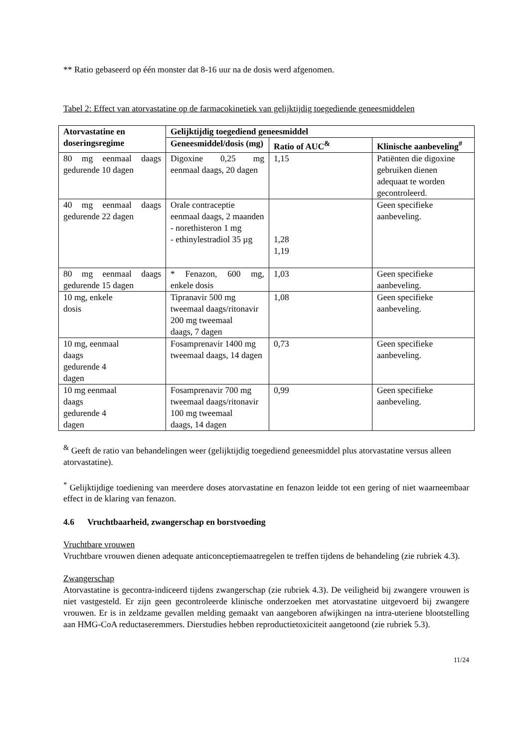** Ratio gebaseerd op één monster dat 8-16 uur na de dosis werd afgenomen.
Tabel 2: Effect van atorvastatine op de farmacokinetiek van gelijktijdig toegediende geneesmiddelen
| Atorvastatine en doseringsregime | Gelijktijdig toegediend geneesmiddel | | |
| --- | --- | --- | --- |
| | Geneesmiddel/dosis (mg) | Ratio of AUC<sup>&</sup> | Klinische aanbeveling<sup>#</sup> |
| 80 mg eenmaal daags gedurende 10 dagen | Digoxine 0,25 mg eenmaal daags, 20 dagen | 1,15 | Patiënten die digoxine gebruiken dienen adequaat te worden gecontroleerd. |
| 40 mg eenmaal daags gedurende 22 dagen | Orale contraceptie eenmaal daags, 2 maanden - norethisteron 1 mg - ethinylestradiol 35 µg | 1,28 1,19 | Geen specifieke aanbeveling. |
| 80 mg eenmaal daags gedurende 15 dagen | * Fenazon, 600 mg, enkele dosis | 1,03 | Geen specifieke aanbeveling. |
| 10 mg, enkele dosis | Tipranavir 500 mg tweemaal daags/ritonavir 200 mg tweemaal daags, 7 dagen | 1,08 | Geen specifieke aanbeveling. |
| 10 mg, eenmaal daags gedurende 4 dagen | Fosamprenavir 1400 mg tweemaal daags, 14 dagen | 0,73 | Geen specifieke aanbeveling. |
| 10 mg eenmaal daags gedurende 4 dagen | Fosamprenavir 700 mg tweemaal daags/ritonavir 100 mg tweemaal daags, 14 dagen | 0,99 | Geen specifieke aanbeveling. |
<sup>&</sup> Geeft de ratio van behandelingen weer (gelijktijdig toegediend geneesmiddel plus atorvastatine versus alleen atorvastatine).
<sup>*</sup> Gelijktijdige toediening van meerdere doses atorvastatine en fenazon leidde tot een gering of niet waarneembaar effect in de klaring van fenazon.
4.6 Vruchtbaarheid, zwangerschap en borstvoeding
Vruchtbare vrouwen
Vruchtbare vrouwen dienen adequate anticonceptiemaatregelen te treffen tijdens de behandeling (zie rubriek 4.3).
Zwangerschap
Atorvastatine is gecontra-indiceerd tijdens zwangerschap (zie rubriek 4.3). De veiligheid bij zwangere vrouwen is niet vastgesteld. Er zijn geen gecontroleerde klinische onderzoeken met atorvastatine uitgevoerd bij zwangere vrouwen. Er is in zeldzame gevallen melding gemaakt van aangeboren afwijkingen na intra-uteriene blootstelling aan HMG-CoA reductaseremmers. Dierstudies hebben reproductietoxiciteit aangetoond (zie rubriek 5.3).
11/24